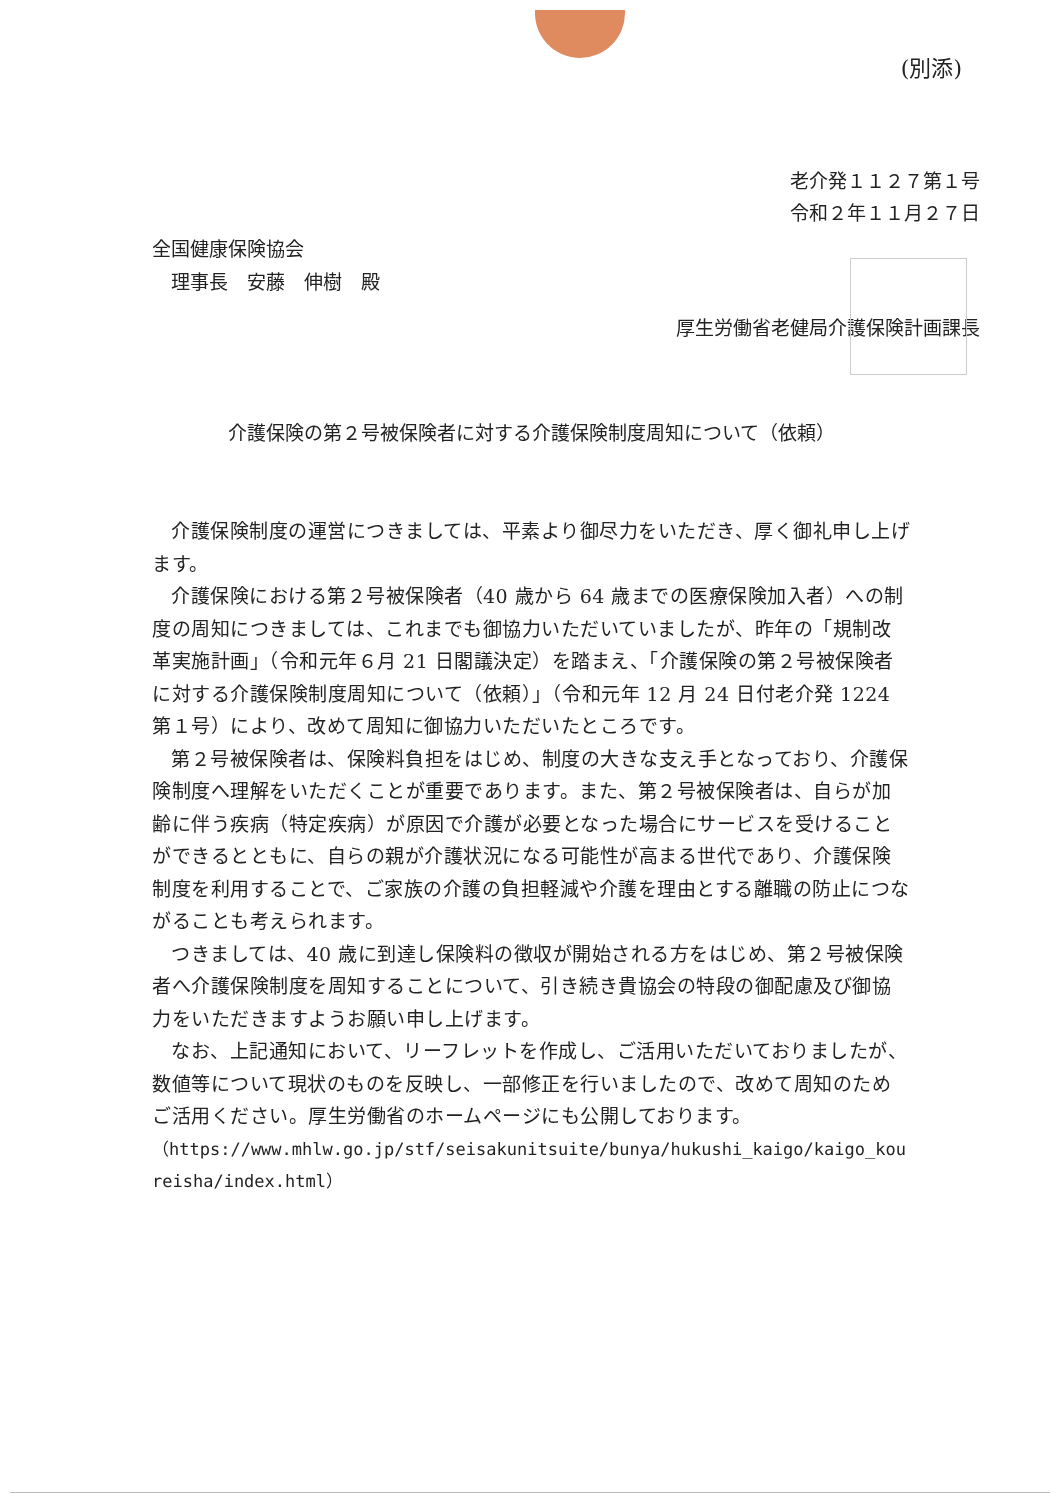(別添)
老介発１１２７第１号
令和２年１１月２７日
全国健康保険協会
　理事長　安藤　伸樹　殿
厚生労働省老健局介護保険計画課長
介護保険の第２号被保険者に対する介護保険制度周知について（依頼）
介護保険制度の運営につきましては、平素より御尽力をいただき、厚く御礼申し上げます。
介護保険における第２号被保険者（40 歳から 64 歳までの医療保険加入者）への制度の周知につきましては、これまでも御協力いただいていましたが、昨年の「規制改革実施計画」（令和元年６月 21 日閣議決定）を踏まえ、「介護保険の第２号被保険者に対する介護保険制度周知について（依頼）」（令和元年 12 月 24 日付老介発 1224 第１号）により、改めて周知に御協力いただいたところです。
第２号被保険者は、保険料負担をはじめ、制度の大きな支え手となっており、介護保険制度へ理解をいただくことが重要であります。また、第２号被保険者は、自らが加齢に伴う疾病（特定疾病）が原因で介護が必要となった場合にサービスを受けることができるとともに、自らの親が介護状況になる可能性が高まる世代であり、介護保険制度を利用することで、ご家族の介護の負担軽減や介護を理由とする離職の防止につながることも考えられます。
つきましては、40 歳に到達し保険料の徴収が開始される方をはじめ、第２号被保険者へ介護保険制度を周知することについて、引き続き貴協会の特段の御配慮及び御協力をいただきますようお願い申し上げます。
なお、上記通知において、リーフレットを作成し、ご活用いただいておりましたが、数値等について現状のものを反映し、一部修正を行いましたので、改めて周知のためご活用ください。厚生労働省のホームページにも公開しております。
（https://www.mhlw.go.jp/stf/seisakunitsuite/bunya/hukushi_kaigo/kaigo_koureisha/index.html）